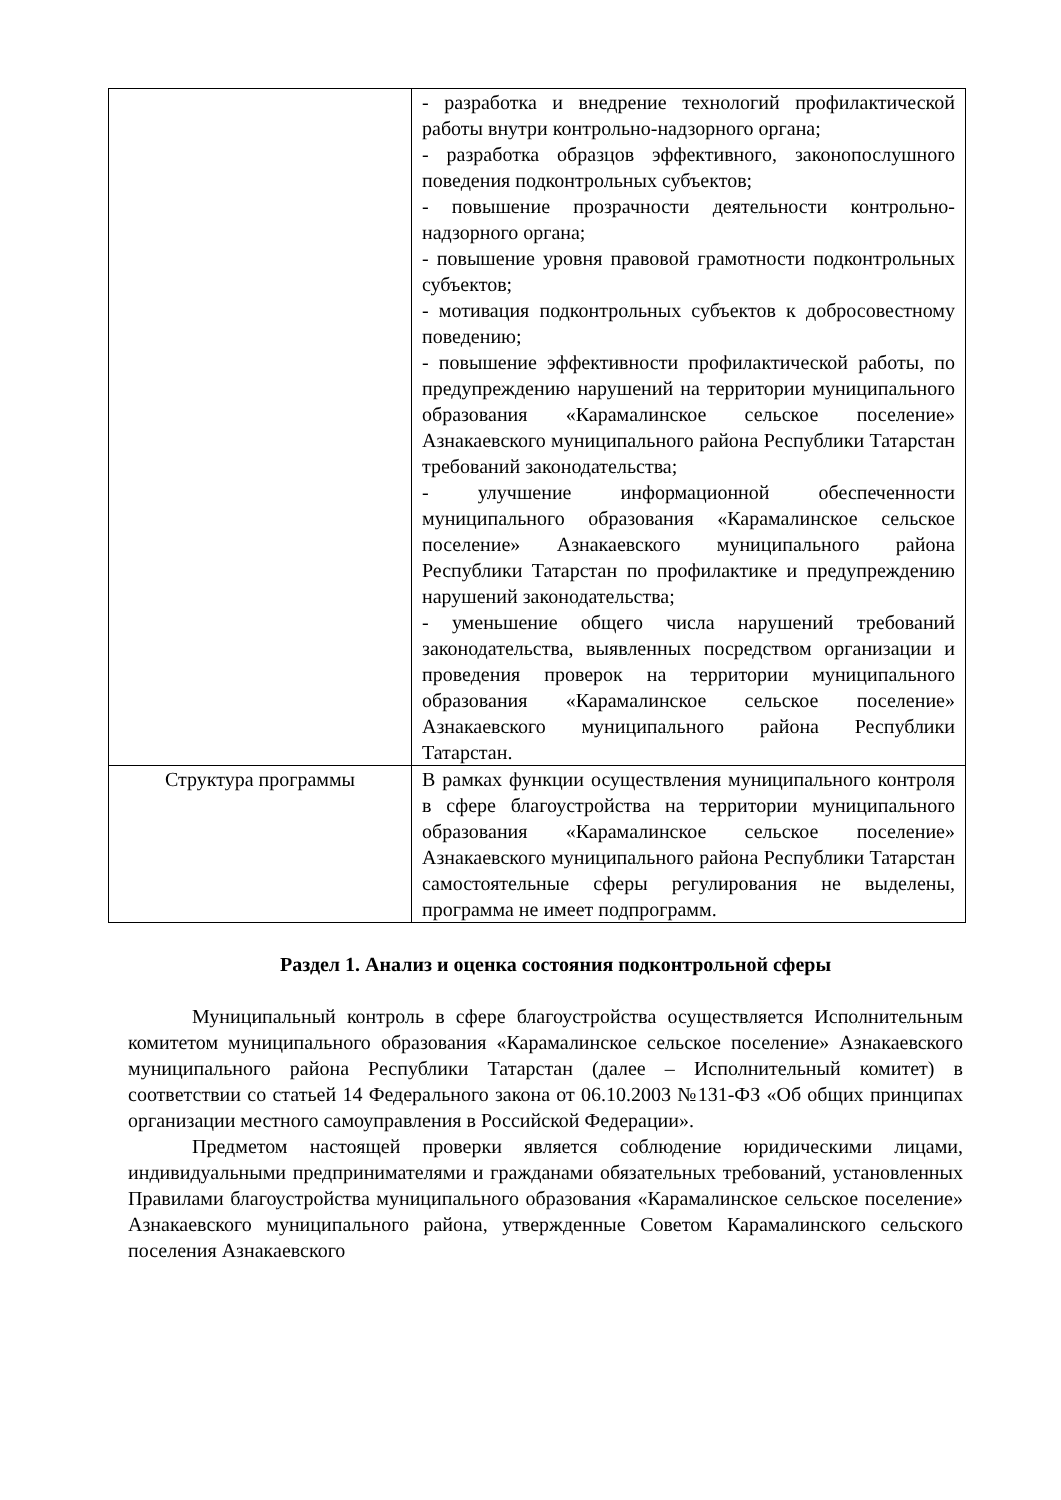| | - разработка и внедрение технологий профилактической работы внутри контрольно-надзорного органа; - разработка образцов эффективного, законопослушного поведения подконтрольных субъектов; - повышение прозрачности деятельности контрольно-надзорного органа; - повышение уровня правовой грамотности подконтрольных субъектов; - мотивация подконтрольных субъектов к добросовестному поведению; - повышение эффективности профилактической работы, по предупреждению нарушений на территории муниципального образования «Карамалинское сельское поселение» Азнакаевского муниципального района Республики Татарстан требований законодательства; - улучшение информационной обеспеченности муниципального образования «Карамалинское сельское поселение» Азнакаевского муниципального района Республики Татарстан по профилактике и предупреждению нарушений законодательства; - уменьшение общего числа нарушений требований законодательства, выявленных посредством организации и проведения проверок на территории муниципального образования «Карамалинское сельское поселение» Азнакаевского муниципального района Республики Татарстан. |
| Структура программы | В рамках функции осуществления муниципального контроля в сфере благоустройства на территории муниципального образования «Карамалинское сельское поселение» Азнакаевского муниципального района Республики Татарстан самостоятельные сферы регулирования не выделены, программа не имеет подпрограмм. |
Раздел 1. Анализ и оценка состояния подконтрольной сферы
Муниципальный контроль в сфере благоустройства осуществляется Исполнительным комитетом муниципального образования «Карамалинское сельское поселение» Азнакаевского муниципального района Республики Татарстан (далее – Исполнительный комитет) в соответствии со статьей 14 Федерального закона от 06.10.2003 №131-ФЗ «Об общих принципах организации местного самоуправления в Российской Федерации».
Предметом настоящей проверки является соблюдение юридическими лицами, индивидуальными предпринимателями и гражданами обязательных требований, установленных Правилами благоустройства муниципального образования «Карамалинское сельское поселение» Азнакаевского муниципального района, утвержденные Советом Карамалинского сельского поселения Азнакаевского